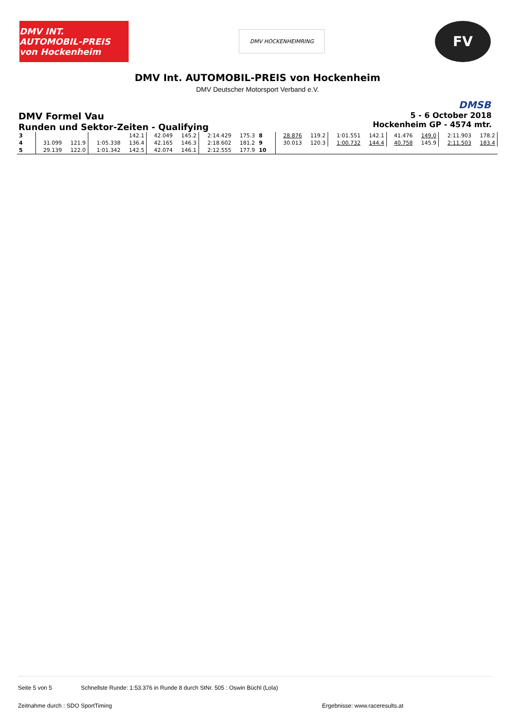DMV INT. AUTOMOBIL-PREIS von Hockenheim
DMV HOCKENHEIMRING
FV
DMV Int. AUTOMOBIL-PREIS von Hockenheim
DMV Deutscher Motorsport Verband e.V.
DMSB
DMV Formel Vau
Runden und Sektor-Zeiten - Qualifying
5 - 6 October 2018
Hockenheim GP - 4574 mtr.
| 3 | | | | 142.1 | 42.049 | 145.2 | 2:14.429 | 175.3 | 8 | 28.876 | 119.2 | 1:01.551 | 142.1 | 41.476 | 149.0 | 2:11.903 | 178.2 |
| 4 | 31.099 | 121.9 | 1:05.338 | 136.4 | 42.165 | 146.3 | 2:18.602 | 181.2 | 9 | 30.013 | 120.3 | 1:00.732 | 144.4 | 40.758 | 145.9 | 2:11.503 | 183.4 |
| 5 | 29.139 | 122.0 | 1:01.342 | 142.5 | 42.074 | 146.1 | 2:12.555 | 177.9 | 10 | | | | | | | | |
Seite 5 von 5 Schnellste Runde: 1:53.376 in Runde 8 durch StNr. 505 : Oswin Büchl (Lola)
Zeitnahme durch : SDO SportTiming Ergebnisse: www.raceresults.at